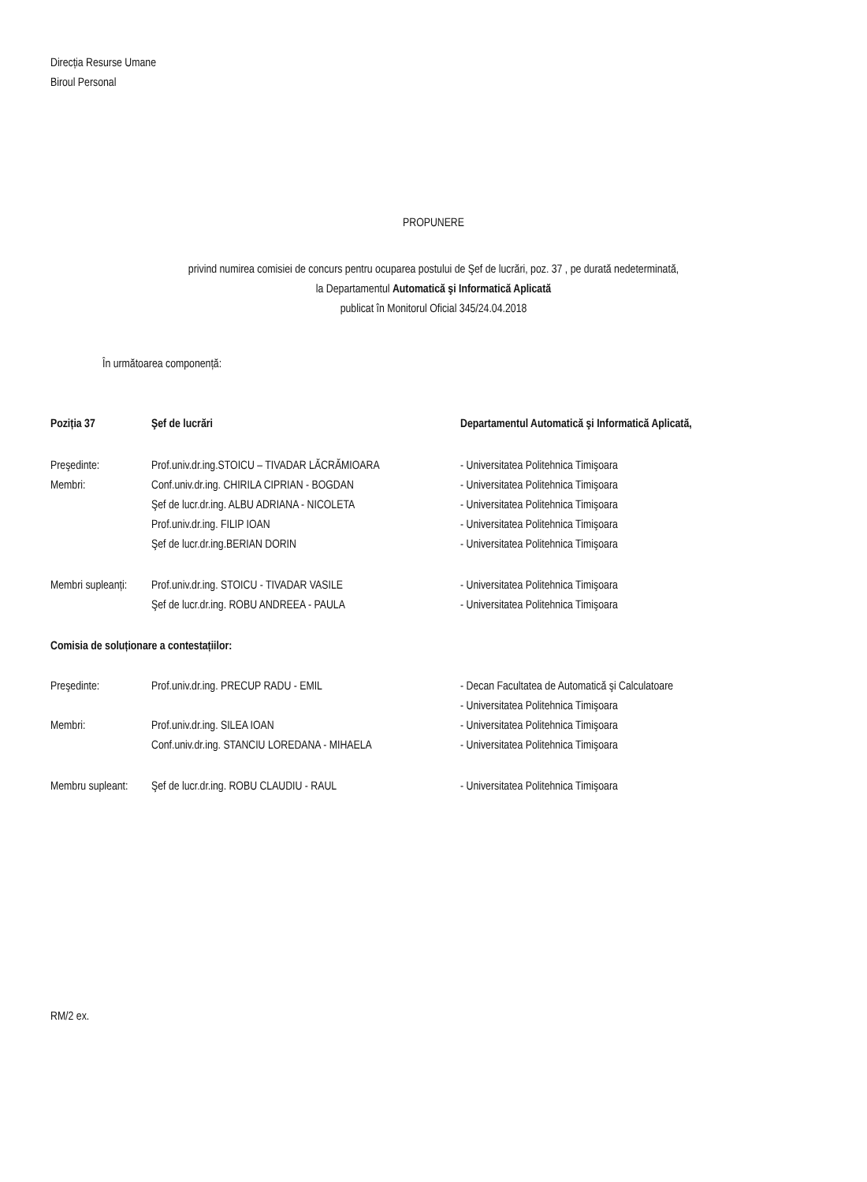Direcția Resurse Umane
Biroul Personal
PROPUNERE
privind numirea comisiei de concurs pentru ocuparea postului de Şef de lucrări, poz. 37 , pe durată nedeterminată,
la Departamentul Automatică şi Informatică Aplicată
publicat în Monitorul Oficial 345/24.04.2018
În următoarea componență:
| Poziția 37 | Şef de lucrări | Departamentul Automatică şi Informatică Aplicată, |
| Preşedinte: | Prof.univ.dr.ing.STOICU – TIVADAR LĂCRĂMIOARA | - Universitatea Politehnica Timişoara |
| Membri: | Conf.univ.dr.ing. CHIRILA CIPRIAN - BOGDAN | - Universitatea Politehnica Timişoara |
| | Şef de lucr.dr.ing. ALBU ADRIANA - NICOLETA | - Universitatea Politehnica Timişoara |
| | Prof.univ.dr.ing. FILIP IOAN | - Universitatea Politehnica Timişoara |
| | Şef de lucr.dr.ing.BERIAN DORIN | - Universitatea Politehnica Timişoara |
| Membri supleanți: | Prof.univ.dr.ing. STOICU - TIVADAR VASILE | - Universitatea Politehnica Timişoara |
| | Şef de lucr.dr.ing. ROBU ANDREEA - PAULA | - Universitatea Politehnica Timişoara |
| Comisia de soluționare a contestațiilor: |
| Preşedinte: | Prof.univ.dr.ing. PRECUP RADU - EMIL | - Decan Facultatea de Automatică şi Calculatoare |
| | | - Universitatea Politehnica Timişoara |
| Membri: | Prof.univ.dr.ing. SILEA IOAN | - Universitatea Politehnica Timişoara |
| | Conf.univ.dr.ing. STANCIU LOREDANA - MIHAELA | - Universitatea Politehnica Timişoara |
| Membru supleant: | Şef de lucr.dr.ing. ROBU CLAUDIU - RAUL | - Universitatea Politehnica Timişoara |
RM/2 ex.